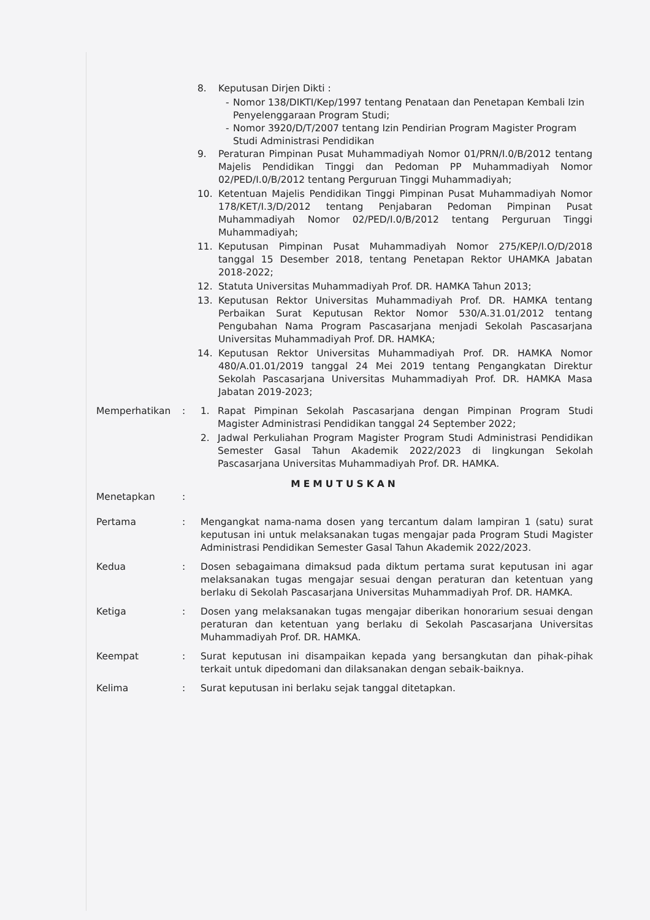8. Keputusan Dirjen Dikti :
- Nomor 138/DIKTI/Kep/1997 tentang Penataan dan Penetapan Kembali Izin Penyelenggaraan Program Studi;
- Nomor 3920/D/T/2007 tentang Izin Pendirian Program Magister Program Studi Administrasi Pendidikan
9. Peraturan Pimpinan Pusat Muhammadiyah Nomor 01/PRN/I.0/B/2012 tentang Majelis Pendidikan Tinggi dan Pedoman PP Muhammadiyah Nomor 02/PED/I.0/B/2012 tentang Perguruan Tinggi Muhammadiyah;
10. Ketentuan Majelis Pendidikan Tinggi Pimpinan Pusat Muhammadiyah Nomor 178/KET/I.3/D/2012 tentang Penjabaran Pedoman Pimpinan Pusat Muhammadiyah Nomor 02/PED/I.0/B/2012 tentang Perguruan Tinggi Muhammadiyah;
11. Keputusan Pimpinan Pusat Muhammadiyah Nomor 275/KEP/I.O/D/2018 tanggal 15 Desember 2018, tentang Penetapan Rektor UHAMKA Jabatan 2018-2022;
12. Statuta Universitas Muhammadiyah Prof. DR. HAMKA Tahun 2013;
13. Keputusan Rektor Universitas Muhammadiyah Prof. DR. HAMKA tentang Perbaikan Surat Keputusan Rektor Nomor 530/A.31.01/2012 tentang Pengubahan Nama Program Pascasarjana menjadi Sekolah Pascasarjana Universitas Muhammadiyah Prof. DR. HAMKA;
14. Keputusan Rektor Universitas Muhammadiyah Prof. DR. HAMKA Nomor 480/A.01.01/2019 tanggal 24 Mei 2019 tentang Pengangkatan Direktur Sekolah Pascasarjana Universitas Muhammadiyah Prof. DR. HAMKA Masa Jabatan 2019-2023;
Memperhatikan: 1. Rapat Pimpinan Sekolah Pascasarjana dengan Pimpinan Program Studi Magister Administrasi Pendidikan tanggal 24 September 2022;
2. Jadwal Perkuliahan Program Magister Program Studi Administrasi Pendidikan Semester Gasal Tahun Akademik 2022/2023 di lingkungan Sekolah Pascasarjana Universitas Muhammadiyah Prof. DR. HAMKA.
MEMUTUSKAN
Menetapkan:
Pertama: Mengangkat nama-nama dosen yang tercantum dalam lampiran 1 (satu) surat keputusan ini untuk melaksanakan tugas mengajar pada Program Studi Magister Administrasi Pendidikan Semester Gasal Tahun Akademik 2022/2023.
Kedua: Dosen sebagaimana dimaksud pada diktum pertama surat keputusan ini agar melaksanakan tugas mengajar sesuai dengan peraturan dan ketentuan yang berlaku di Sekolah Pascasarjana Universitas Muhammadiyah Prof. DR. HAMKA.
Ketiga: Dosen yang melaksanakan tugas mengajar diberikan honorarium sesuai dengan peraturan dan ketentuan yang berlaku di Sekolah Pascasarjana Universitas Muhammadiyah Prof. DR. HAMKA.
Keempat: Surat keputusan ini disampaikan kepada yang bersangkutan dan pihak-pihak terkait untuk dipedomani dan dilaksanakan dengan sebaik-baiknya.
Kelima: Surat keputusan ini berlaku sejak tanggal ditetapkan.